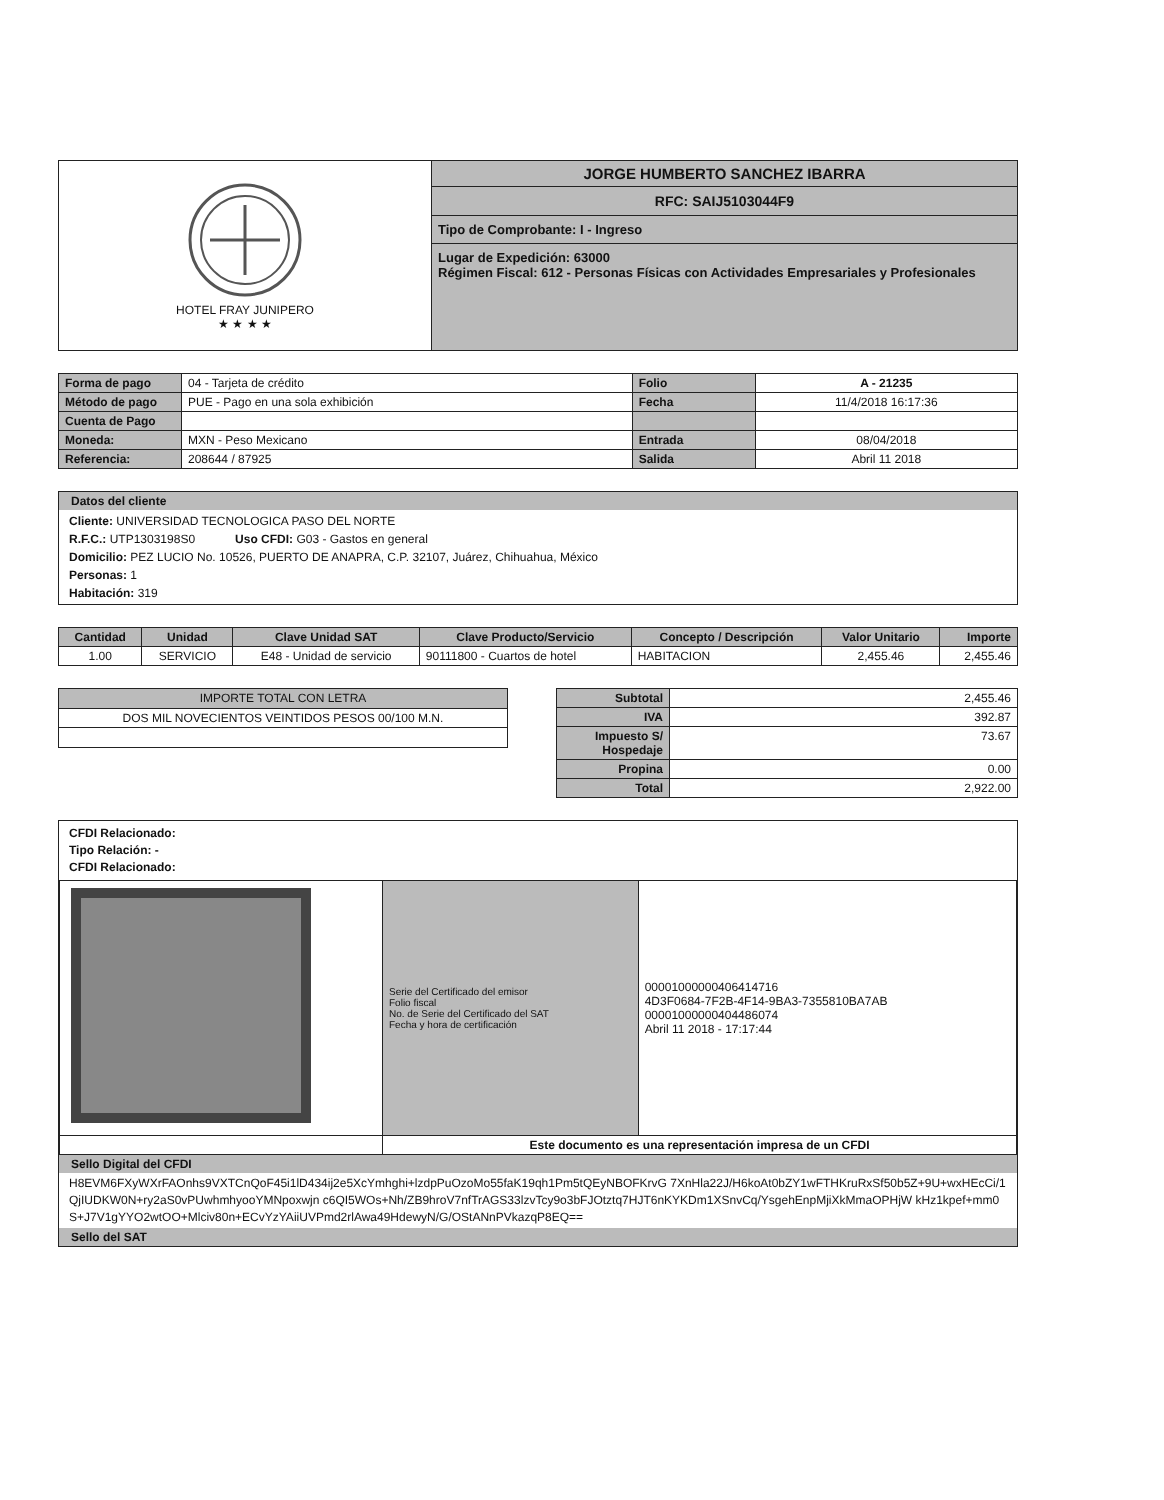| HOTEL FRAY JUNIPERO ★ ★ ★ ★ | JORGE HUMBERTO SANCHEZ IBARRA RFC: SAIJ5103044F9 Tipo de Comprobante: I - Ingreso Lugar de Expedición: 63000 Régimen Fiscal: 612 - Personas Físicas con Actividades Empresariales y Profesionales |
| Forma de pago | 04 - Tarjeta de crédito | Folio | A - 21235 |
| Método de pago | PUE - Pago en una sola exhibición | Fecha | 11/4/2018 16:17:36 |
| Cuenta de Pago | | | |
| Moneda: | MXN - Peso Mexicano | Entrada | 08/04/2018 |
| Referencia: | 208644 / 87925 | Salida | Abril 11 2018 |
Datos del cliente
Cliente: UNIVERSIDAD TECNOLOGICA PASO DEL NORTE
R.F.C.: UTP1303198S0 Uso CFDI: G03 - Gastos en general
Domicilio: PEZ LUCIO No. 10526, PUERTO DE ANAPRA, C.P. 32107, Juárez, Chihuahua, México
Personas: 1
Habitación: 319
| Cantidad | Unidad | Clave Unidad SAT | Clave Producto/Servicio | Concepto / Descripción | Valor Unitario | Importe |
| --- | --- | --- | --- | --- | --- | --- |
| 1.00 | SERVICIO | E48 - Unidad de servicio | 90111800 - Cuartos de hotel | HABITACION | 2,455.46 | 2,455.46 |
| IMPORTE TOTAL CON LETRA |
| DOS MIL NOVECIENTOS VEINTIDOS PESOS 00/100 M.N. |
| Subtotal | 2,455.46 |
| IVA | 392.87 |
| Impuesto S/ Hospedaje | 73.67 |
| Propina | 0.00 |
| Total | 2,922.00 |
CFDI Relacionado:
Tipo Relación: -
CFDI Relacionado:
| | Serie del Certificado del emisor Folio fiscal No. de Serie del Certificado del SAT Fecha y hora de certificación | 00001000000406414716 4D3F0684-7F2B-4F14-9BA3-7355810BA7AB 00001000000404486074 Abril 11 2018 - 17:17:44 |
| | Este documento es una representación impresa de un CFDI | |
Sello Digital del CFDI
H8EVM6FXyWXrFAOnhs9VXTCnQoF45i1lD434ij2e5XcYmhghi+lzdpPuOzoMo55faK19qh1Pm5tQEyNBOFKrvG 7XnHla22J/H6koAt0bZY1wFTHKruRxSf50b5Z+9U+wxHEcCi/1QjIUDKW0N+ry2aS0vPUwhmhyooYMNpoxwjn c6QI5WOs+Nh/ZB9hroV7nfTrAGS33lzvTcy9o3bFJOtztq7HJT6nKYKDm1XSnvCq/YsgehEnpMjiXkMmaOPHjW kHz1kpef+mm0S+J7V1gYYO2wtOO+Mlciv80n+ECvYzYAiiUVPmd2rlAwa49HdewyN/G/OStANnPVkazqP8EQ==
Sello del SAT